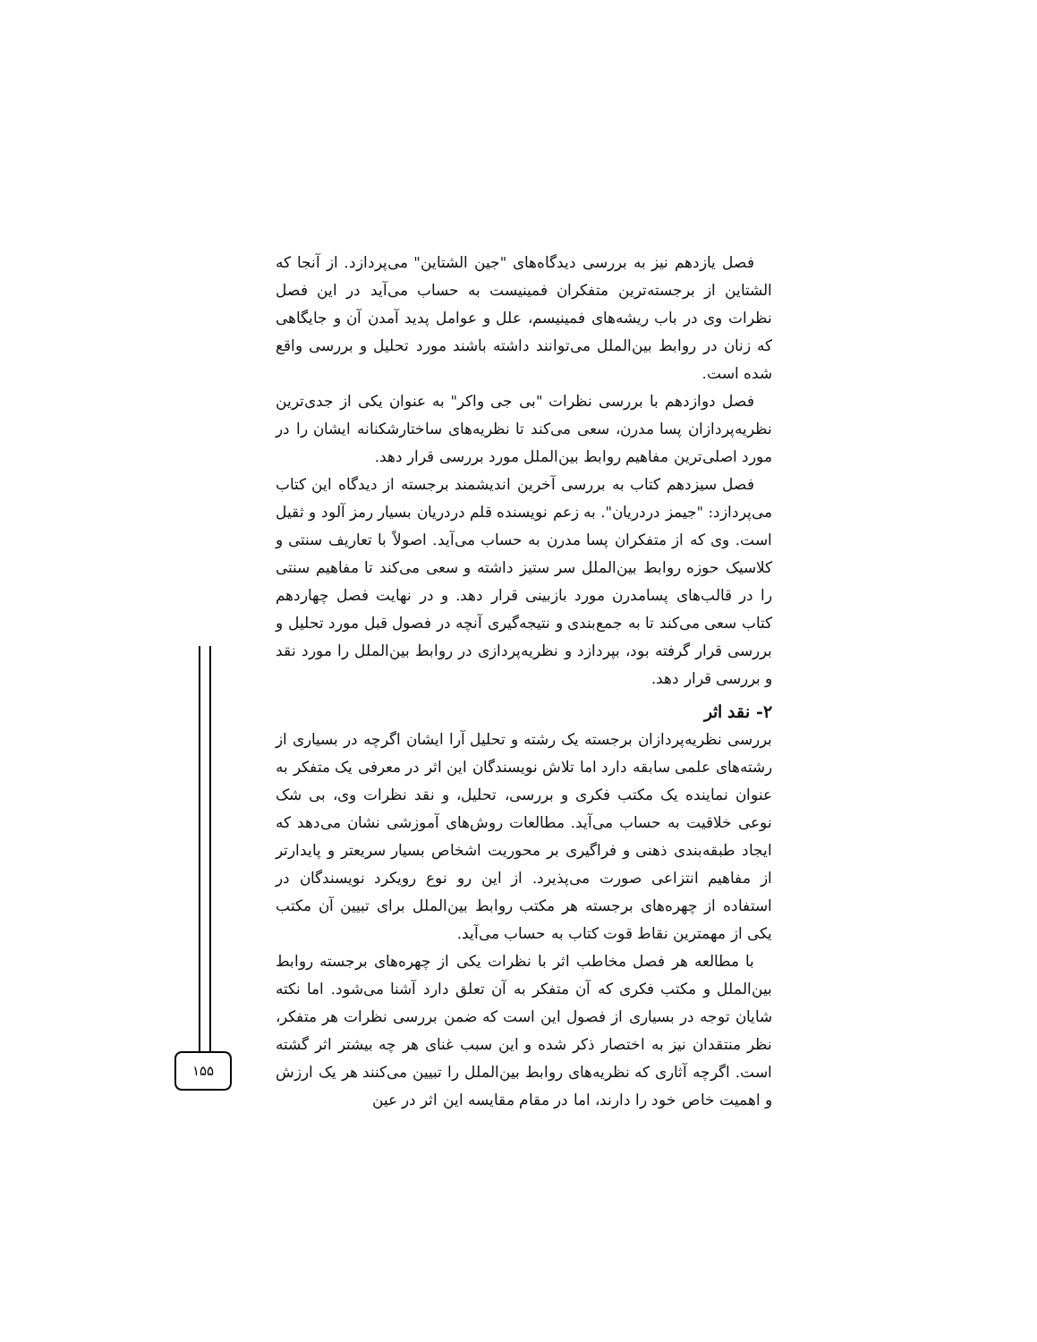۱۵۵
فصل یازدهم نیز به بررسی دیدگاه‌های "جین الشتاین" می‌پردازد. از آنجا که الشتاین از برجسته‌ترین متفکران فمینیست به حساب می‌آید در این فصل نظرات وی در باب ریشه‌های فمینیسم، علل و عوامل پدید آمدن آن و جایگاهی که زنان در روابط بین‌الملل می‌توانند داشته باشند مورد تحلیل و بررسی واقع شده است.
فصل دوازدهم با بررسی نظرات "بی جی واکر" به عنوان یکی از جدی‌ترین نظریه‌پردازان پسا مدرن، سعی می‌کند تا نظریه‌های ساختارشکنانه ایشان را در مورد اصلی‌ترین مفاهیم روابط بین‌الملل مورد بررسی قرار دهد.
فصل سیزدهم کتاب به بررسی آخرین اندیشمند برجسته از دیدگاه این کتاب می‌پردازد: "جیمز دردریان". به زعم نویسنده قلم دردریان بسیار رمز آلود و ثقیل است. وی که از متفکران پسا مدرن به حساب می‌آید. اصولاً با تعاریف سنتی و کلاسیک حوزه روابط بین‌الملل سر ستیز داشته و سعی می‌کند تا مفاهیم سنتی را در قالب‌های پسامدرن مورد بازبینی قرار دهد. و در نهایت فصل چهاردهم کتاب سعی می‌کند تا به جمع‌بندی و نتیجه‌گیری آنچه در فصول قبل مورد تحلیل و بررسی قرار گرفته بود، بپردازد و نظریه‌پردازی در روابط بین‌الملل را مورد نقد و بررسی قرار دهد.
۲- نقد اثر
بررسی نظریه‌پردازان برجسته یک رشته و تحلیل آرا ایشان اگرچه در بسیاری از رشته‌های علمی سابقه دارد اما تلاش نویسندگان این اثر در معرفی یک متفکر به عنوان نماینده یک مکتب فکری و بررسی، تحلیل، و نقد نظرات وی، بی شک نوعی خلاقیت به حساب می‌آید. مطالعات روش‌های آموزشی نشان می‌دهد که ایجاد طبقه‌بندی ذهنی و فراگیری بر محوریت اشخاص بسیار سریعتر و پایدارتر از مفاهیم انتزاعی صورت می‌پذیرد. از این رو نوع رویکرد نویسندگان در استفاده از چهره‌های برجسته هر مکتب روابط بین‌الملل برای تبیین آن مکتب یکی از مهمترین نقاط قوت کتاب به حساب می‌آید.
با مطالعه هر فصل مخاطب اثر با نظرات یکی از چهره‌های برجسته روابط بین‌الملل و مکتب فکری که آن متفکر به آن تعلق دارد آشنا می‌شود. اما نکته شایان توجه در بسیاری از فصول این است که ضمن بررسی نظرات هر متفکر، نظر منتقدان نیز به اختصار ذکر شده و این سبب غنای هر چه بیشتر اثر گشته است. اگرچه آثاری که نظریه‌های روابط بین‌الملل را تبیین می‌کنند هر یک ارزش و اهمیت خاص خود را دارند، اما در مقام مقایسه این اثر در عین